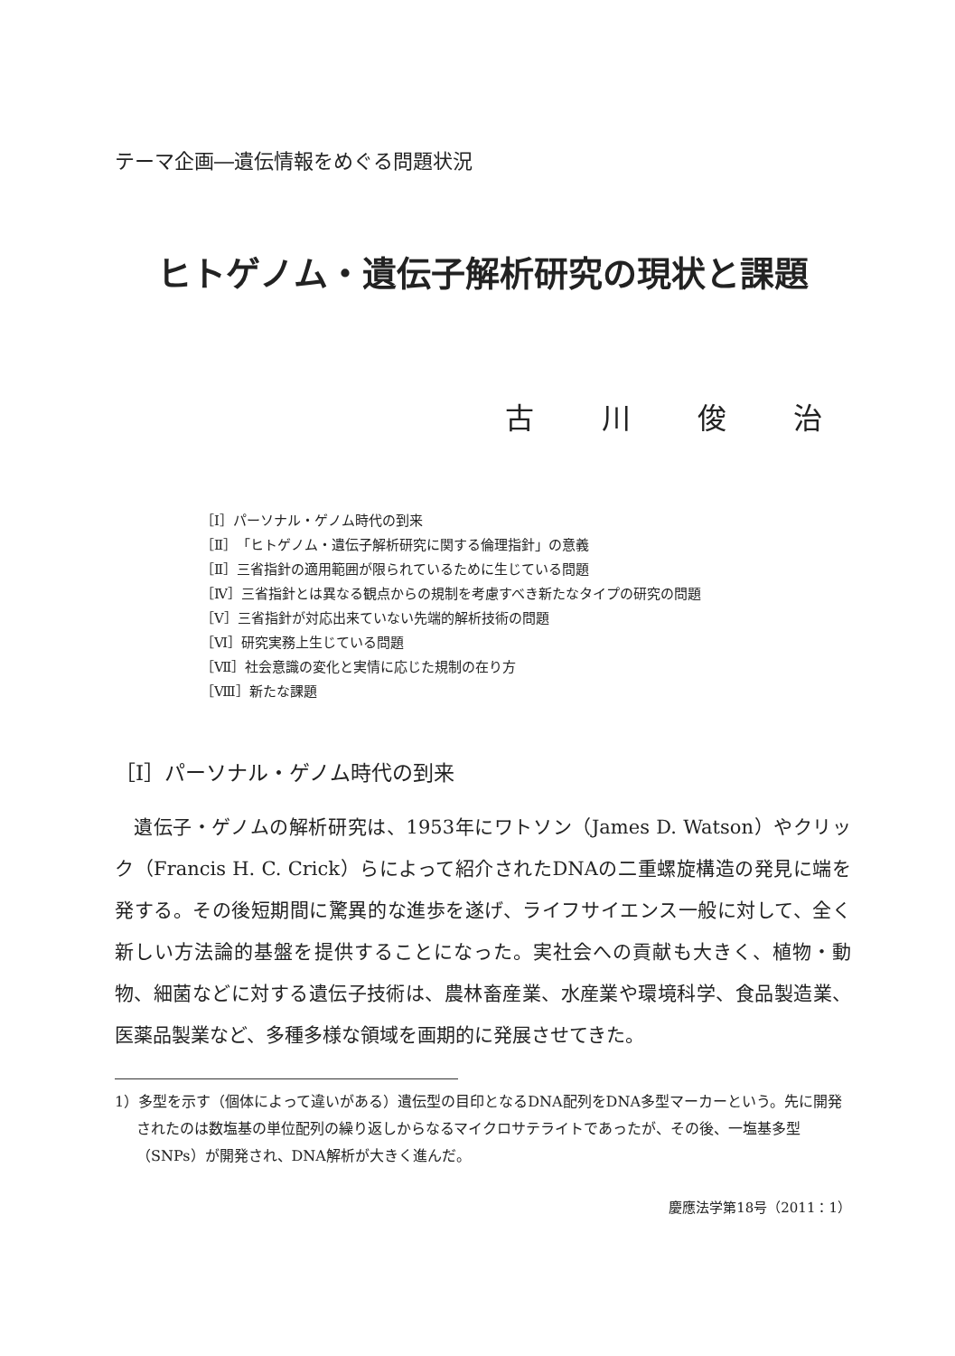テーマ企画―遺伝情報をめぐる問題状況
ヒトゲノム・遺伝子解析研究の現状と課題
古 川 俊 治
［Ⅰ］パーソナル・ゲノム時代の到来
［Ⅱ］「ヒトゲノム・遺伝子解析研究に関する倫理指針」の意義
［Ⅱ］三省指針の適用範囲が限られているために生じている問題
［Ⅳ］三省指針とは異なる観点からの規制を考慮すべき新たなタイプの研究の問題
［Ⅴ］三省指針が対応出来ていない先端的解析技術の問題
［Ⅵ］研究実務上生じている問題
［Ⅶ］社会意識の変化と実情に応じた規制の在り方
［Ⅷ］新たな課題
［Ⅰ］パーソナル・ゲノム時代の到来
遺伝子・ゲノムの解析研究は、1953年にワトソン（James D. Watson）やクリック（Francis H. C. Crick）らによって紹介されたDNAの二重螺旋構造の発見に端を発する。その後短期間に驚異的な進歩を遂げ、ライフサイエンス一般に対して、全く新しい方法論的基盤を提供することになった。実社会への貢献も大きく、植物・動物、細菌などに対する遺伝子技術は、農林畜産業、水産業や環境科学、食品製造業、医薬品製業など、多種多様な領域を画期的に発展させてきた。
1）多型を示す（個体によって違いがある）遺伝型の目印となるDNA配列をDNA多型マーカーという。先に開発されたのは数塩基の単位配列の繰り返しからなるマイクロサテライトであったが、その後、一塩基多型（SNPs）が開発され、DNA解析が大きく進んだ。
慶應法学第18号（2011：1）